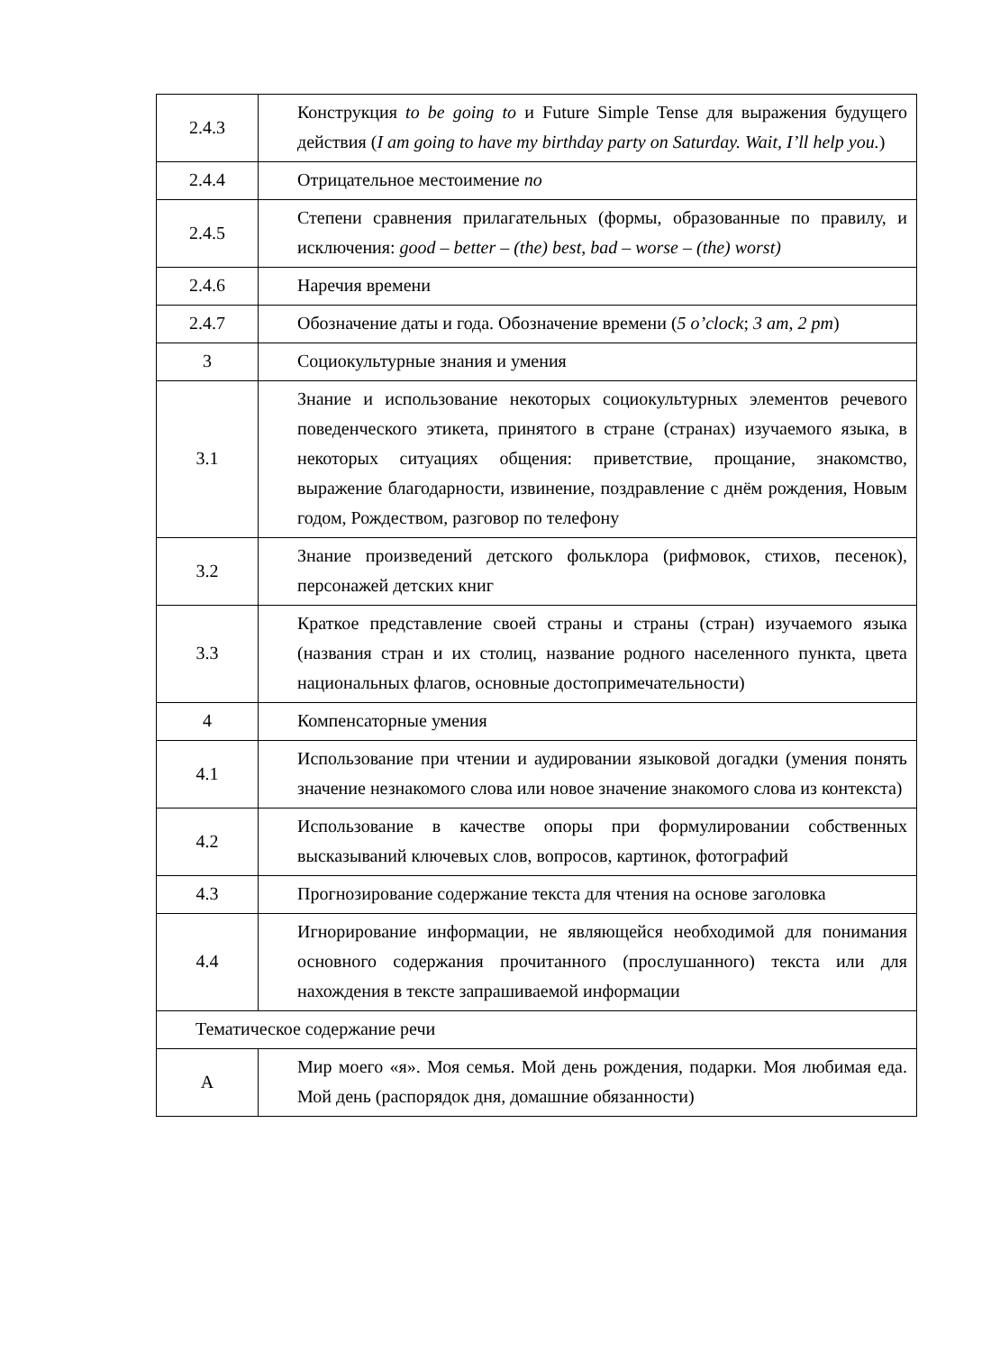| 2.4.3 | Конструкция to be going to и Future Simple Tense для выражения будущего действия ( I am going to have my birthday party on Saturday. Wait, I’ll help you. ) |
| 2.4.4 | Отрицательное местоимение no |
| 2.4.5 | Степени сравнения прилагательных (формы, образованные по правилу, и исключения: good – better – (the) best , bad – worse – (the) worst) |
| 2.4.6 | Наречия времени |
| 2.4.7 | Обозначение даты и года. Обозначение времени ( 5 o’clock ; 3 am , 2 pm ) |
| 3 | Социокультурные знания и умения |
| 3.1 | Знание и использование некоторых социокультурных элементов речевого поведенческого этикета, принятого в стране (странах) изучаемого языка, в некоторых ситуациях общения: приветствие, прощание, знакомство, выражение благодарности, извинение, поздравление с днём рождения, Новым годом, Рождеством, разговор по телефону |
| 3.2 | Знание произведений детского фольклора (рифмовок, стихов, песенок), персонажей детских книг |
| 3.3 | Краткое представление своей страны и страны (стран) изучаемого языка (названия стран и их столиц, название родного населенного пункта, цвета национальных флагов, основные достопримечательности) |
| 4 | Компенсаторные умения |
| 4.1 | Использование при чтении и аудировании языковой догадки (умения понять значение незнакомого слова или новое значение знакомого слова из контекста) |
| 4.2 | Использование в качестве опоры при формулировании собственных высказываний ключевых слов, вопросов, картинок, фотографий |
| 4.3 | Прогнозирование содержание текста для чтения на основе заголовка |
| 4.4 | Игнорирование информации, не являющейся необходимой для понимания основного содержания прочитанного (прослушанного) текста или для нахождения в тексте запрашиваемой информации |
| Тематическое содержание речи | |
| A | Мир моего «я». Моя семья. Мой день рождения, подарки. Моя любимая еда. Мой день (распорядок дня, домашние обязанности) |